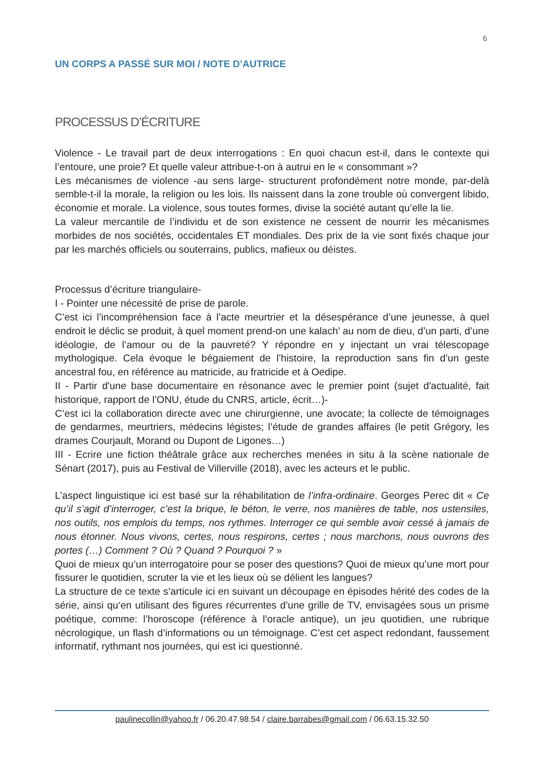6
UN CORPS A PASSÉ SUR MOI / NOTE D’AUTRICE
PROCESSUS D’ÉCRITURE
Violence - Le travail part de deux interrogations : En quoi chacun est-il, dans le contexte qui l’entoure, une proie? Et quelle valeur attribue-t-on à autrui en le « consommant »?
Les mécanismes de violence -au sens large- structurent profondément notre monde, par-delà semble-t-il la morale, la religion ou les lois. Ils naissent dans la zone trouble où convergent libido, économie et morale. La violence, sous toutes formes, divise la société autant qu’elle la lie.
La valeur mercantile de l’individu et de son existence ne cessent de nourrir les mécanismes morbides de nos sociétés, occidentales ET mondiales. Des prix de la vie sont fixés chaque jour par les marchés officiels ou souterrains, publics, mafieux ou déistes.
Processus d’écriture triangulaire-
I - Pointer une nécessité de prise de parole.
C’est ici l’incompréhension face à l’acte meurtrier et la désespérance d’une jeunesse, à quel endroit le déclic se produit, à quel moment prend-on une kalach’ au nom de dieu, d’un parti, d’une idéologie, de l’amour ou de la pauvreté? Y répondre en y injectant un vrai télescopage mythologique. Cela évoque le bégaiement de l’histoire, la reproduction sans fin d’un geste ancestral fou, en référence au matricide, au fratricide et à Oedipe.
II - Partir d'une base documentaire en résonance avec le premier point (sujet d'actualité, fait historique, rapport de l’ONU, étude du CNRS, article, écrit…)-
C’est ici la collaboration directe avec une chirurgienne, une avocate; la collecte de témoignages de gendarmes, meurtriers, médecins légistes; l’étude de grandes affaires (le petit Grégory, les drames Courjault, Morand ou Dupont de Ligones…)
III - Ecrire une fiction théâtrale grâce aux recherches menées in situ à la scène nationale de Sénart (2017), puis au Festival de Villerville (2018), avec les acteurs et le public.
L’aspect linguistique ici est basé sur la réhabilitation de l’infra-ordinaire. Georges Perec dit « Ce qu’il s’agit d’interroger, c’est la brique, le béton, le verre, nos manières de table, nos ustensiles, nos outils, nos emplois du temps, nos rythmes. Interroger ce qui semble avoir cessé à jamais de nous étonner. Nous vivons, certes, nous respirons, certes ; nous marchons, nous ouvrons des portes (…) Comment ? Où ? Quand ? Pourquoi ? »
Quoi de mieux qu’un interrogatoire pour se poser des questions? Quoi de mieux qu’une mort pour fissurer le quotidien, scruter la vie et les lieux où se délient les langues?
La structure de ce texte s’articule ici en suivant un découpage en épisodes hérité des codes de la série, ainsi qu‘en utilisant des figures récurrentes d’une grille de TV, envisagées sous un prisme poétique, comme: l’horoscope (référence à l’oracle antique), un jeu quotidien, une rubrique nécrologique, un flash d’informations ou un témoignage. C’est cet aspect redondant, faussement informatif, rythmant nos journées, qui est ici questionné.
paulinecollin@yahoo.fr / 06.20.47.98.54 / claire.barrabes@gmail.com / 06.63.15.32.50